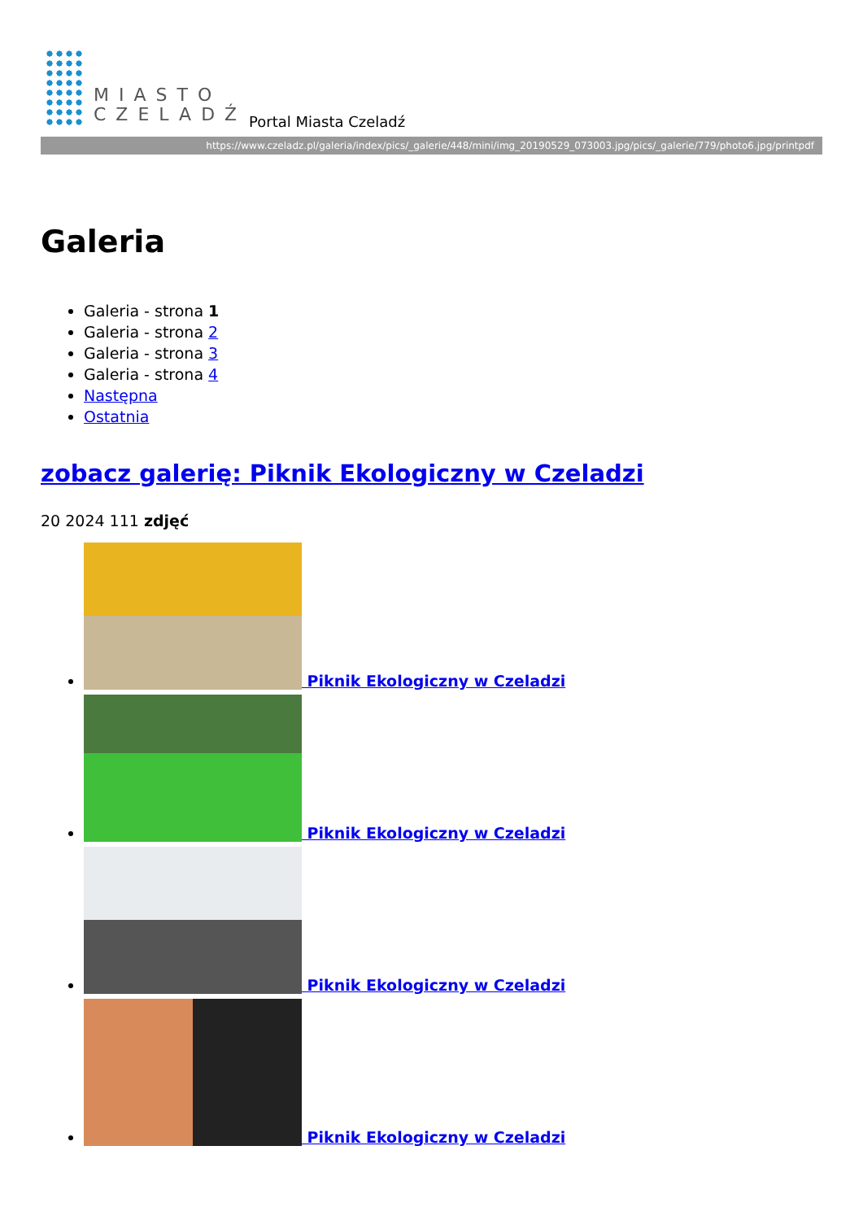MIASTO
CZELADŹ
Portal Miasta Czeladź
https://www.czeladz.pl/galeria/index/pics/_galerie/448/mini/img_20190529_073003.jpg/pics/_galerie/779/photo6.jpg/printpdf
Galeria
Galeria - strona 1
Galeria - strona 2
Galeria - strona 3
Galeria - strona 4
Następna
Ostatnia
zobacz galerię: Piknik Ekologiczny w Czeladzi
20 2024 111 zdjęć
Piknik Ekologiczny w Czeladzi
Piknik Ekologiczny w Czeladzi
Piknik Ekologiczny w Czeladzi
Piknik Ekologiczny w Czeladzi